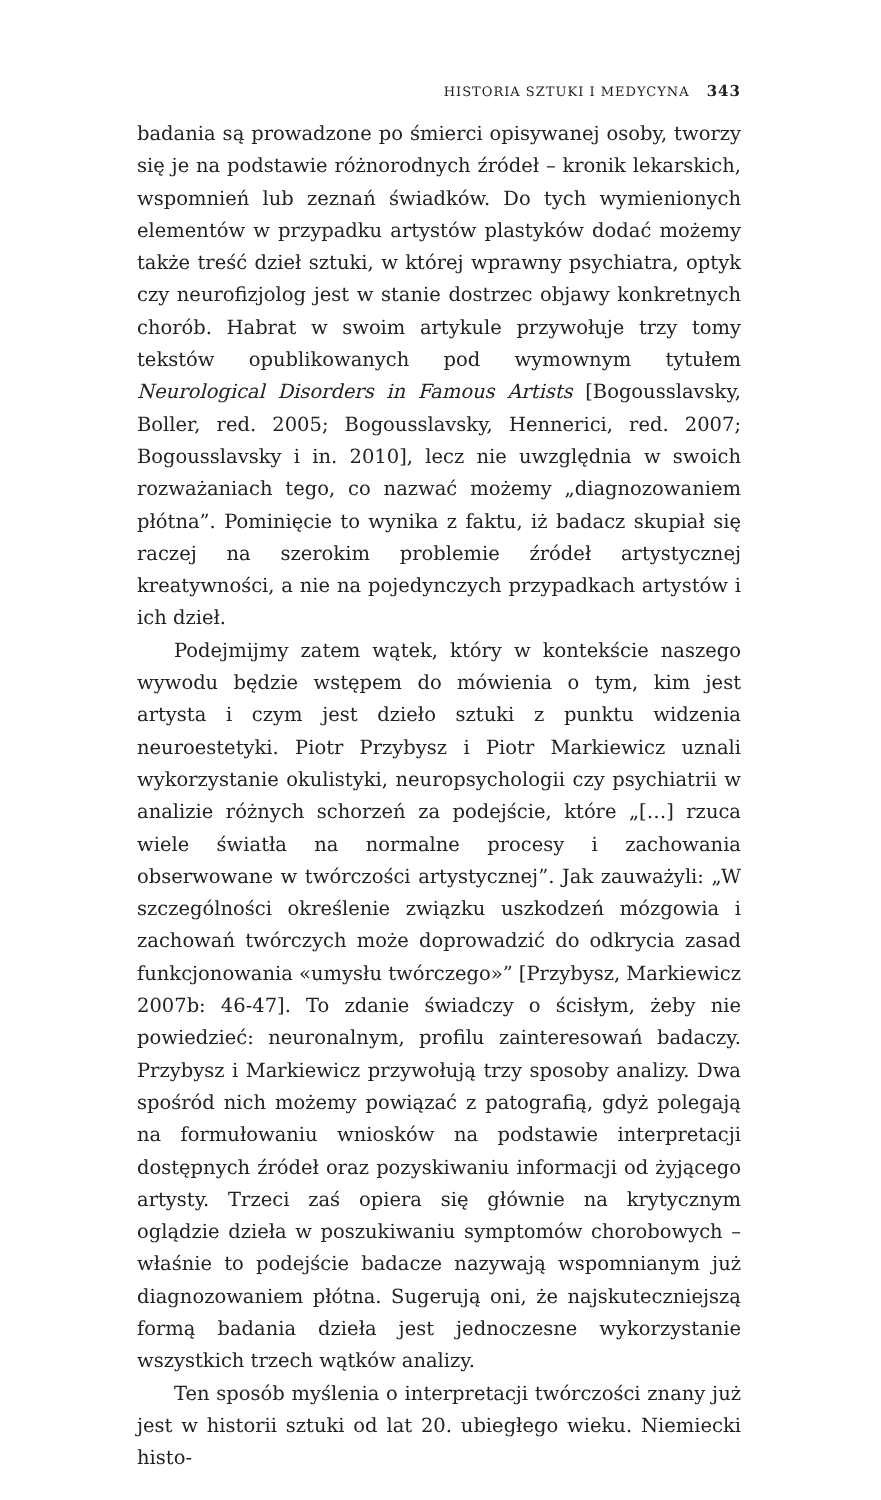HISTORIA SZTUKI I MEDYCYNA 343
badania są prowadzone po śmierci opisywanej osoby, tworzy się je na podstawie różnorodnych źródeł – kronik lekarskich, wspomnień lub zeznań świadków. Do tych wymienionych elementów w przypadku artystów plastyków dodać możemy także treść dzieł sztuki, w której wprawny psychiatra, optyk czy neurofizjolog jest w stanie dostrzec objawy konkretnych chorób. Habrat w swoim artykule przywołuje trzy tomy tekstów opublikowanych pod wymownym tytułem Neurological Disorders in Famous Artists [Bogousslavsky, Boller, red. 2005; Bogousslavsky, Hennerici, red. 2007; Bogousslavsky i in. 2010], lecz nie uwzględnia w swoich rozważaniach tego, co nazwać możemy „diagnozowaniem płótna”. Pominięcie to wynika z faktu, iż badacz skupiał się raczej na szerokim problemie źródeł artystycznej kreatywności, a nie na pojedynczych przypadkach artystów i ich dzieł.
Podejmijmy zatem wątek, który w kontekście naszego wywodu będzie wstępem do mówienia o tym, kim jest artysta i czym jest dzieło sztuki z punktu widzenia neuroestetyki. Piotr Przybysz i Piotr Markiewicz uznali wykorzystanie okulistyki, neuropsychologii czy psychiatrii w analizie różnych schorzeń za podejście, które „[…] rzuca wiele światła na normalne procesy i zachowania obserwowane w twórczości artystycznej”. Jak zauważyli: „W szczególności określenie związku uszkodzeń mózgowia i zachowań twórczych może doprowadzić do odkrycia zasad funkcjonowania «umysłu twórczego»” [Przybysz, Markiewicz 2007b: 46-47]. To zdanie świadczy o ścisłym, żeby nie powiedzieć: neuronalnym, profilu zainteresowań badaczy. Przybysz i Markiewicz przywołują trzy sposoby analizy. Dwa spośród nich możemy powiązać z patografią, gdyż polegają na formułowaniu wniosków na podstawie interpretacji dostępnych źródeł oraz pozyskiwaniu informacji od żyjącego artysty. Trzeci zaś opiera się głównie na krytycznym oglądzie dzieła w poszukiwaniu symptomów chorobowych – właśnie to podejście badacze nazywają wspomnianym już diagnozowaniem płótna. Sugerują oni, że najskuteczniejszą formą badania dzieła jest jednoczesne wykorzystanie wszystkich trzech wątków analizy.
Ten sposób myślenia o interpretacji twórczości znany już jest w historii sztuki od lat 20. ubiegłego wieku. Niemiecki histo-